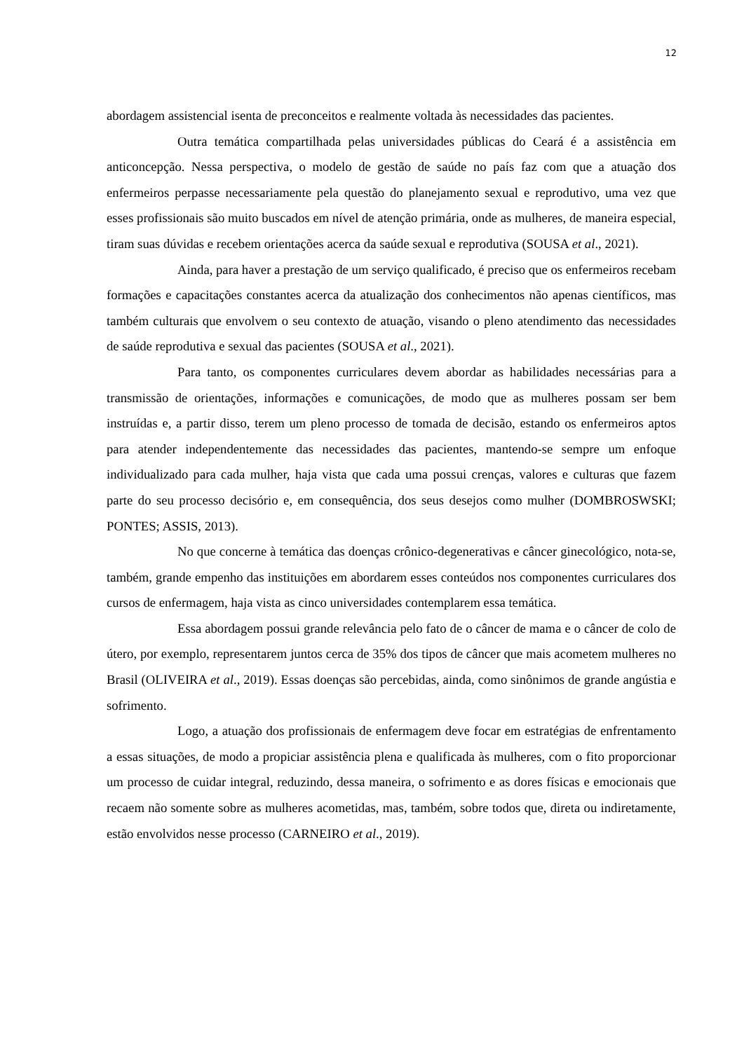12
abordagem assistencial isenta de preconceitos e realmente voltada às necessidades das pacientes.
Outra temática compartilhada pelas universidades públicas do Ceará é a assistência em anticoncepção. Nessa perspectiva, o modelo de gestão de saúde no país faz com que a atuação dos enfermeiros perpasse necessariamente pela questão do planejamento sexual e reprodutivo, uma vez que esses profissionais são muito buscados em nível de atenção primária, onde as mulheres, de maneira especial, tiram suas dúvidas e recebem orientações acerca da saúde sexual e reprodutiva (SOUSA et al., 2021).
Ainda, para haver a prestação de um serviço qualificado, é preciso que os enfermeiros recebam formações e capacitações constantes acerca da atualização dos conhecimentos não apenas científicos, mas também culturais que envolvem o seu contexto de atuação, visando o pleno atendimento das necessidades de saúde reprodutiva e sexual das pacientes (SOUSA et al., 2021).
Para tanto, os componentes curriculares devem abordar as habilidades necessárias para a transmissão de orientações, informações e comunicações, de modo que as mulheres possam ser bem instruídas e, a partir disso, terem um pleno processo de tomada de decisão, estando os enfermeiros aptos para atender independentemente das necessidades das pacientes, mantendo-se sempre um enfoque individualizado para cada mulher, haja vista que cada uma possui crenças, valores e culturas que fazem parte do seu processo decisório e, em consequência, dos seus desejos como mulher (DOMBROSWSKI; PONTES; ASSIS, 2013).
No que concerne à temática das doenças crônico-degenerativas e câncer ginecológico, nota-se, também, grande empenho das instituições em abordarem esses conteúdos nos componentes curriculares dos cursos de enfermagem, haja vista as cinco universidades contemplarem essa temática.
Essa abordagem possui grande relevância pelo fato de o câncer de mama e o câncer de colo de útero, por exemplo, representarem juntos cerca de 35% dos tipos de câncer que mais acometem mulheres no Brasil (OLIVEIRA et al., 2019). Essas doenças são percebidas, ainda, como sinônimos de grande angústia e sofrimento.
Logo, a atuação dos profissionais de enfermagem deve focar em estratégias de enfrentamento a essas situações, de modo a propiciar assistência plena e qualificada às mulheres, com o fito proporcionar um processo de cuidar integral, reduzindo, dessa maneira, o sofrimento e as dores físicas e emocionais que recaem não somente sobre as mulheres acometidas, mas, também, sobre todos que, direta ou indiretamente, estão envolvidos nesse processo (CARNEIRO et al., 2019).